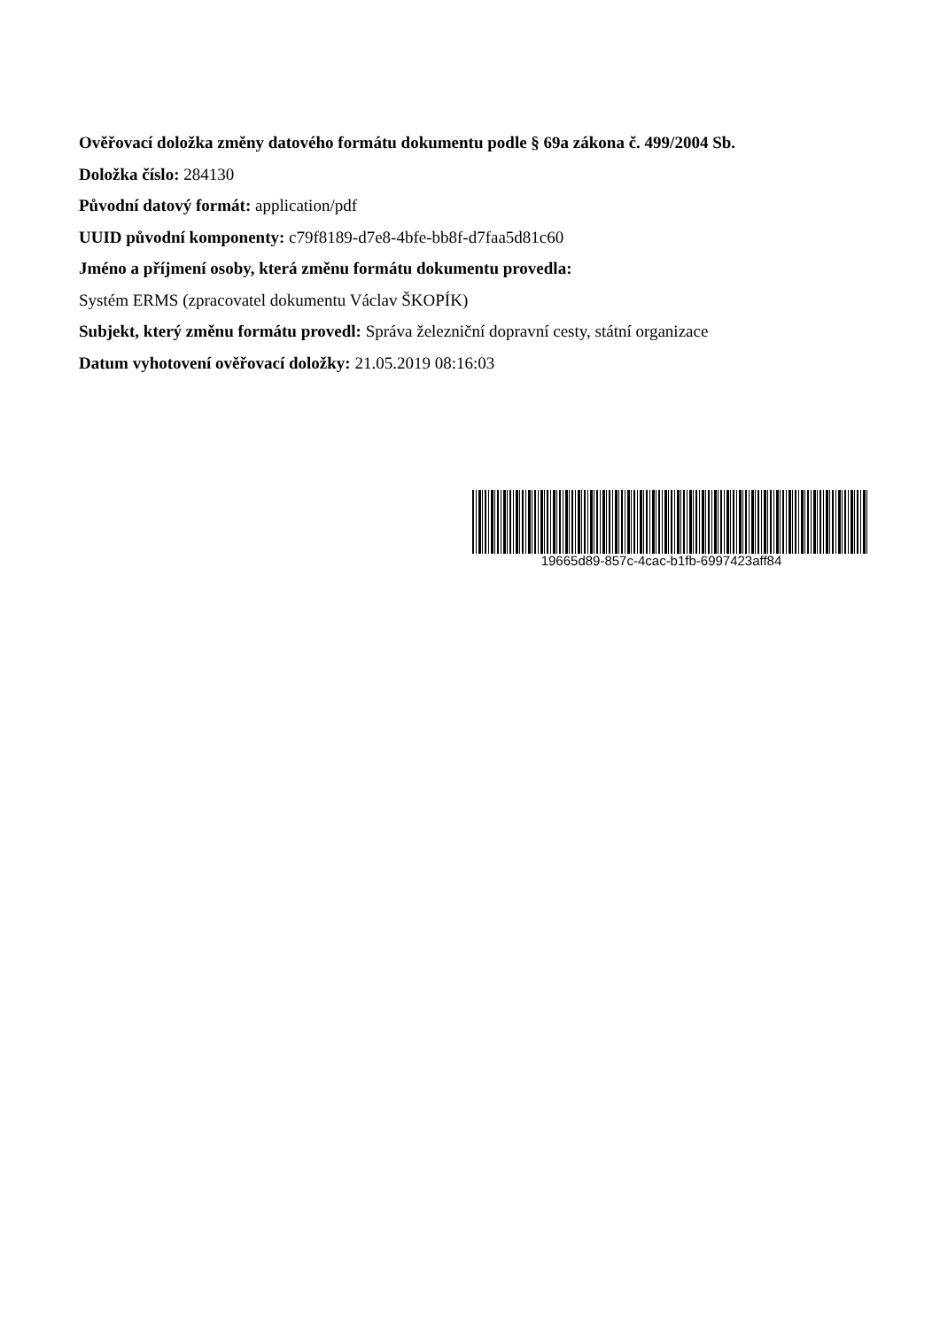Ověřovací doložka změny datového formátu dokumentu podle § 69a zákona č. 499/2004 Sb.
Doložka číslo: 284130
Původní datový formát: application/pdf
UUID původní komponenty: c79f8189-d7e8-4bfe-bb8f-d7faa5d81c60
Jméno a příjmení osoby, která změnu formátu dokumentu provedla:
Systém ERMS (zpracovatel dokumentu Václav ŠKOPÍK)
Subjekt, který změnu formátu provedl: Správa železniční dopravní cesty, státní organizace
Datum vyhotovení ověřovací doložky: 21.05.2019 08:16:03
19665d89-857c-4cac-b1fb-6997423aff84